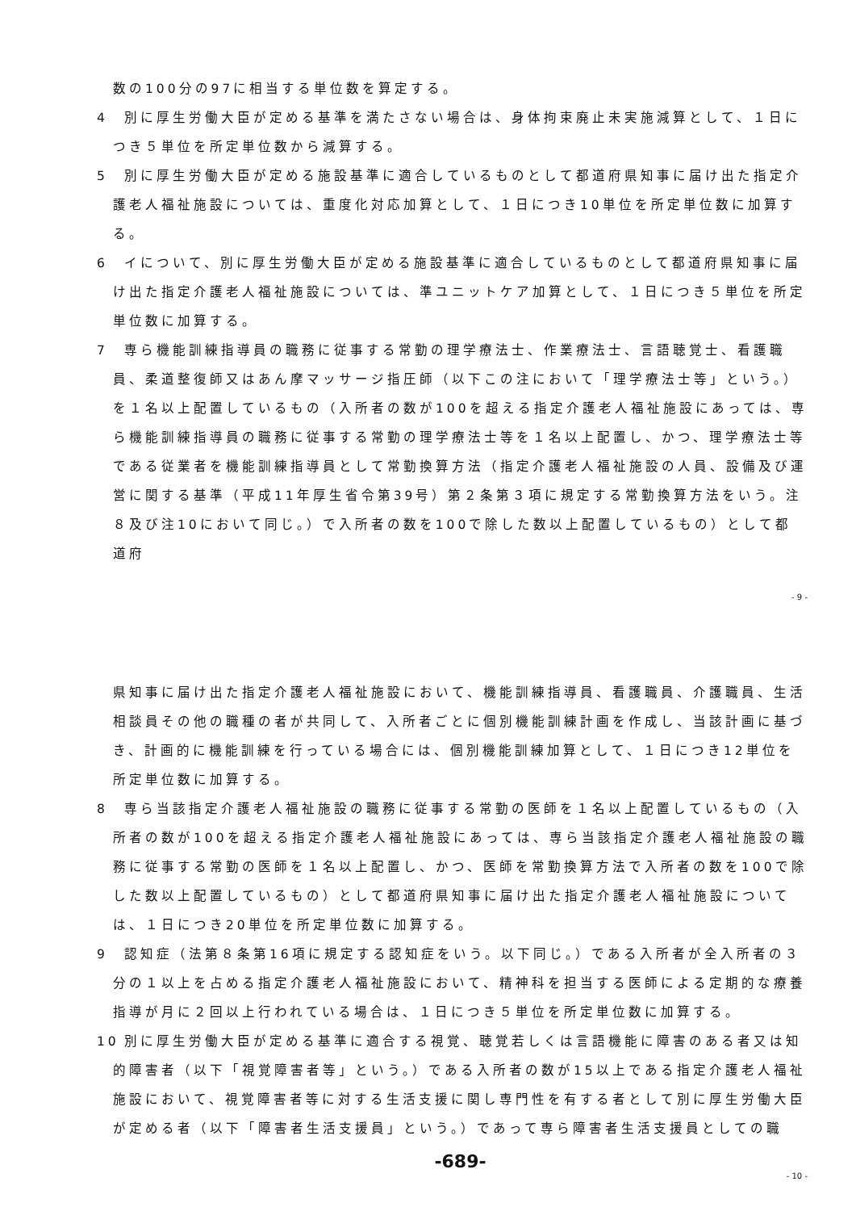数の100分の97に相当する単位数を算定する。
4 別に厚生労働大臣が定める基準を満たさない場合は、身体拘束廃止未実施減算として、１日につき５単位を所定単位数から減算する。
5 別に厚生労働大臣が定める施設基準に適合しているものとして都道府県知事に届け出た指定介護老人福祉施設については、重度化対応加算として、１日につき10単位を所定単位数に加算する。
6 イについて、別に厚生労働大臣が定める施設基準に適合しているものとして都道府県知事に届け出た指定介護老人福祉施設については、準ユニットケア加算として、１日につき５単位を所定単位数に加算する。
7 専ら機能訓練指導員の職務に従事する常勤の理学療法士、作業療法士、言語聴覚士、看護職員、柔道整復師又はあん摩マッサージ指圧師（以下この注において「理学療法士等」という。）を１名以上配置しているもの（入所者の数が100を超える指定介護老人福祉施設にあっては、専ら機能訓練指導員の職務に従事する常勤の理学療法士等を１名以上配置し、かつ、理学療法士等である従業者を機能訓練指導員として常勤換算方法（指定介護老人福祉施設の人員、設備及び運営に関する基準（平成11年厚生省令第39号）第２条第３項に規定する常勤換算方法をいう。注８及び注10において同じ。）で入所者の数を100で除した数以上配置しているもの）として都道府
- 9 -
県知事に届け出た指定介護老人福祉施設において、機能訓練指導員、看護職員、介護職員、生活相談員その他の職種の者が共同して、入所者ごとに個別機能訓練計画を作成し、当該計画に基づき、計画的に機能訓練を行っている場合には、個別機能訓練加算として、１日につき12単位を所定単位数に加算する。
8 専ら当該指定介護老人福祉施設の職務に従事する常勤の医師を１名以上配置しているもの（入所者の数が100を超える指定介護老人福祉施設にあっては、専ら当該指定介護老人福祉施設の職務に従事する常勤の医師を１名以上配置し、かつ、医師を常勤換算方法で入所者の数を100で除した数以上配置しているもの）として都道府県知事に届け出た指定介護老人福祉施設については、１日につき20単位を所定単位数に加算する。
9 認知症（法第８条第16項に規定する認知症をいう。以下同じ。）である入所者が全入所者の３分の１以上を占める指定介護老人福祉施設において、精神科を担当する医師による定期的な療養指導が月に２回以上行われている場合は、１日につき５単位を所定単位数に加算する。
10 別に厚生労働大臣が定める基準に適合する視覚、聴覚若しくは言語機能に障害のある者又は知的障害者（以下「視覚障害者等」という。）である入所者の数が15以上である指定介護老人福祉施設において、視覚障害者等に対する生活支援に関し専門性を有する者として別に厚生労働大臣が定める者（以下「障害者生活支援員」という。）であって専ら障害者生活支援員としての職
-689-
- 10 -